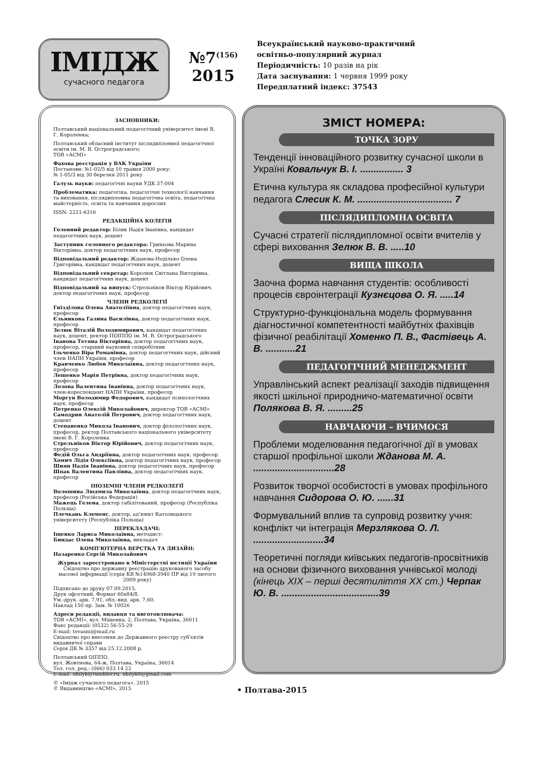ІМІДЖ
сучасного педагога
№7<sup>(156)</sup>
2015
Всеукраїнський науково-практичний
освітньо-популярний журнал
Періодичність: 10 разів на рік
Дата заснування: 1 червня 1999 року
Передплатний індекс: 37543
ЗАСНОВНИКИ:
Полтавський національний педагогічний університет імені В. Г. Короленка;
Полтавський обласний інститут післядипломної педагогічної освіти ім. М. В. Остроградського;
ТОВ «АСМІ»
Фахова реєстрація у ВАК України
Постанови: №1-02/5 від 10 травня 2000 року;
№ 1-05/3 від 30 березня 2011 року
Галузь науки: педагогічні науки УДК 37:004
Проблематика: педагогіка, педагогічні технології навчання та виховання, післядипломна педагогічна освіта, педагогічна майстерність, освіта та навчання дорослих
ISSN: 2221-6316
РЕДАКЦІЙНА КОЛЕГІЯ
Головний редактор: Білик Надія Іванівна, кандидат педагогічних наук, доцент
Заступник головного редактора: Гриньова Марина Вікторівна, доктор педагогічних наук, професор
Відповідальний редактор: Жданова-Неділько Олена Григорівна, кандидат педагогічних наук, доцент
Відповідальний секретар: Королюк Світлана Вікторівна, кандидат педагогічних наук, доцент
Відповідальний за випуск: Стрельніков Віктор Юрійович, доктор педагогічних наук, професор
ЧЛЕНИ РЕДКОЛЕГІЇ
Гнізділова Олена Анатоліївна, доктор педагогічних наук, професор
Єльникова Галина Василівна, доктор педагогічних наук, професор
Зелюк Віталій Володимирович, кандидат педагогічних наук, доцент, ректор ПОІППО ім. М. В. Остроградського
Іванова Тетяна Вікторівна, доктор педагогічних наук, професор, старший науковий співробітник
Ільченко Віра Романівна, доктор педагогічних наук, дійсний член НАПН України, професор
Кравченко Любов Миколаївна, доктор педагогічних наук, професор
Лещенко Марія Петрівна, доктор педагогічних наук, професор
Лозова Валентина Іванівна, доктор педагогічних наук, член-кореспондент НАПН України, професор
Моргун Володимир Федорович, кандидат психологічних наук, професор
Петренко Олексій Миколайович, директор ТОВ «АСМІ»
Самодрин Анатолій Петрович, доктор педагогічних наук, доцент
Степаненко Микола Іванович, доктор філологічних наук, професор, ректор Полтавського національного університету імені В. Г. Короленка
Стрельніков Віктор Юрійович, доктор педагогічних наук, професор
Федій Ольга Андріївна, доктор педагогічних наук, професор
Хомич Лідія Олексіївна, доктор педагогічних наук, професор
Шиян Надія Іванівна, доктор педагогічних наук, професор
Шпак Валентина Павлівна, доктор педагогічних наук, професор
ІНОЗЕМНІ ЧЛЕНИ РЕДКОЛЕГІЇ
Волошина Людмила Миколаївна, доктор педагогічних наук, професор (Російська Федерація)
Мажець Гелена, доктор габілітований, професор (Республіка Польща)
Плечкань Клеменс, доктор, ад’юнкт Католицького університету (Республіка Польща)
ПЕРЕКЛАДАЧІ:
Іщенко Лариса Миколаївна, методист;
Биндас Олена Миколаївна, викладач
КОМП'ЮТЕРНА ВЕРСТКА ТА ДИЗАЙН:
Назаренко Сергій Миколайович
Журнал зареєстровано в Міністерстві юстиції України
Свідоцтво про державну реєстрацію друкованого засобу масової інформації (серія КВ №14968-3940 ПР від 19 лютого 2009 року)
Підписано до друку 07.09.2015.
Друк офсетний. Формат 60х84/8.
Ум.-друк. арк. 7,91, обл.-вид. арк. 7,60.
Наклад 150 пр. Зам. № 10026
Адреси редакції, видавця та виготовлювача:
ТОВ «АСМІ», вул. Міщенка, 2, Полтава, Україна, 36011
Факс редакції: (0532) 56-55-29
E-mail: tovasmi@mail.ru
Свідоцтво про внесення до Державного реєстру суб’єктів видавничої справи
Серія ДК № 3357 від 25.12.2008 р.
Полтавський ОІППО,
вул. Жовтнева, 64-ж, Полтава, Україна, 36014
Тел. гол. ред.: (066) 033 14 22
E-mail: nbilyk@rambler.ru, nbilyk8@gmail.com
© «Імідж сучасного педагога», 2015
© Видавництво «АСМІ», 2015
ЗМІСТ НОМЕРА:
ТОЧКА ЗОРУ
Тенденції інноваційного розвитку сучасної школи в Україні Ковальчук В. І. ................ 3
Етична культура як складова професійної культури педагога Слесик К. М. ................................... 7
ПІСЛЯДИПЛОМНА ОСВІТА
Сучасні стратегії післядипломної освіти вчителів у сфері виховання Зелюк В. В. .....10
ВИЩА ШКОЛА
Заочна форма навчання студентів: особливості процесів євроінтеграції Кузнєцова О. Я. .....14
Структурно-функціональна модель формування діагностичної компетентності майбутніх фахівців фізичної реабілітації Хоменко П. В., Фастівець А. В. ...........21
ПЕДАГОГІЧНИЙ МЕНЕДЖМЕНТ
Управлінський аспект реалізації заходів підвищення якості шкільної природничо-математичної освіти Полякова В. Я. .........25
НАВЧАЮЧИ – ВЧИМОСЯ
Проблеми моделювання педагогічної дії в умовах старшої профільної школи Жданова М. А. ..............................28
Розвиток творчої особистості в умовах профільного навчання Сидорова О. Ю. ......31
Формувальний вплив та супровід розвитку учня: конфлікт чи інтеграція Мерзлякова О. Л. ..........................34
Теоретичні погляди київських педагогів-просвітників на основи фізичного виховання учнівської молоді (кінець ХІХ – перші десятиліття ХХ ст.) Черпак Ю. В. ....................................39
• Полтава-2015